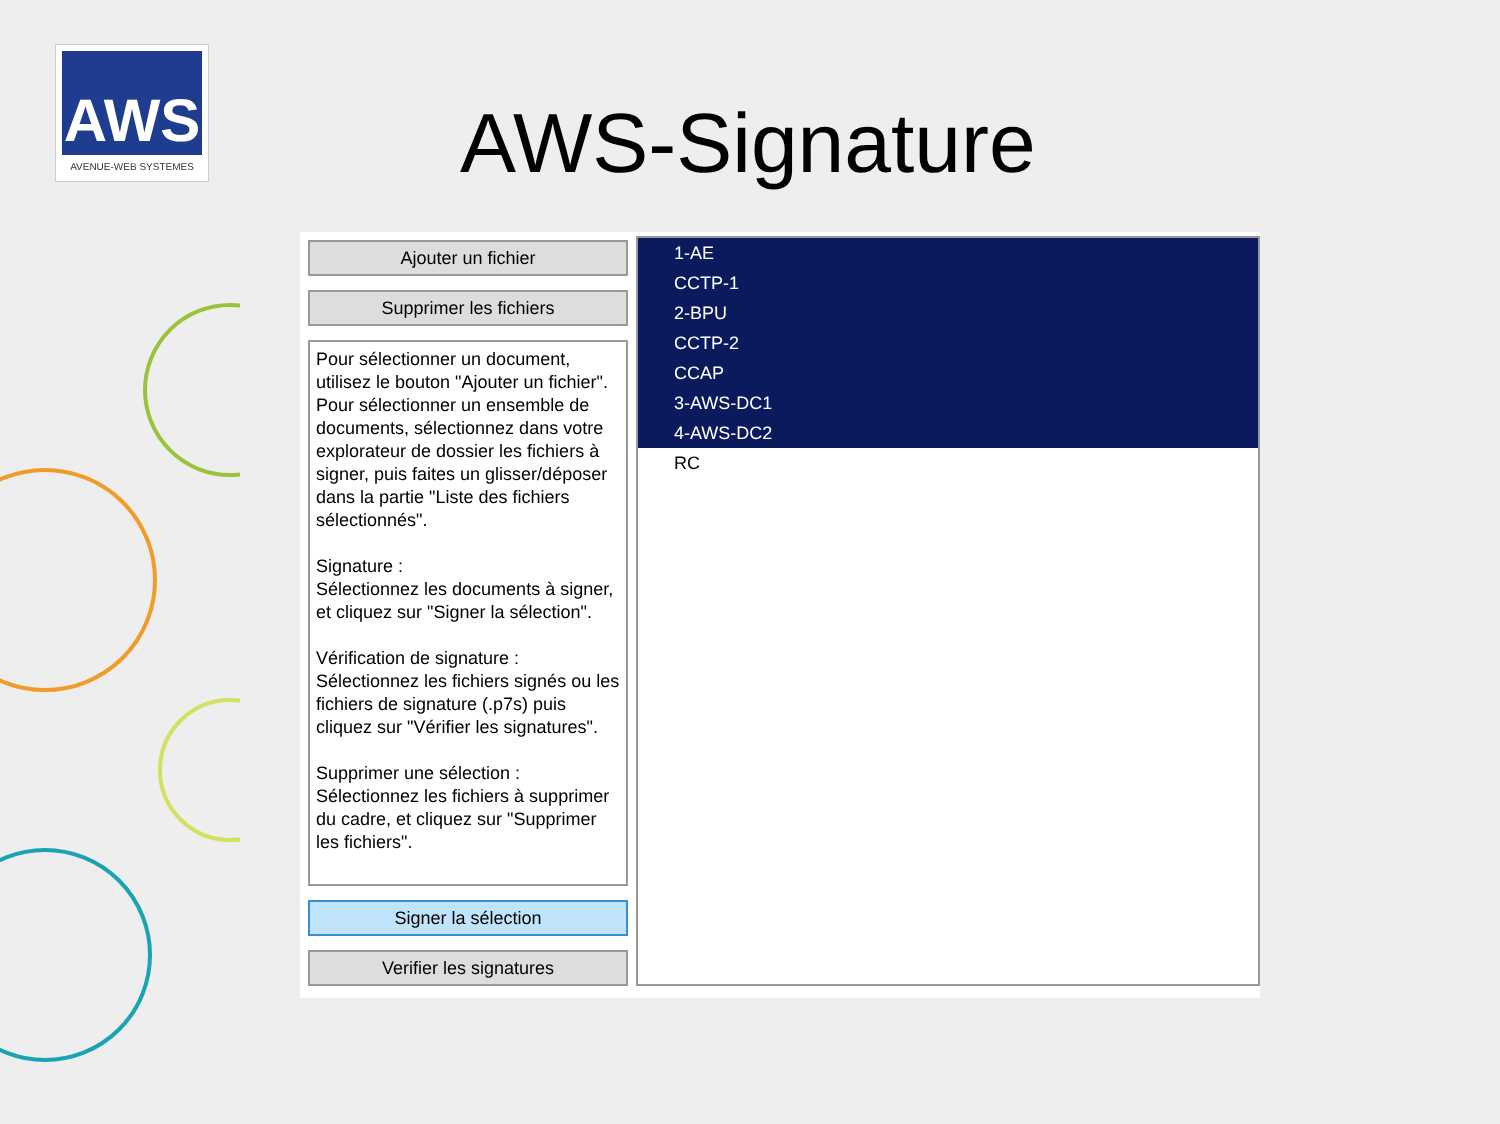AWS
AVENUE-WEB SYSTEMES
AWS-Signature
Ajouter un fichier
Supprimer les fichiers
Pour sélectionner un document, utilisez le bouton "Ajouter un fichier". Pour sélectionner un ensemble de documents, sélectionnez dans votre explorateur de dossier les fichiers à signer, puis faites un glisser/déposer dans la partie "Liste des fichiers sélectionnés".
Signature :
Sélectionnez les documents à signer, et cliquez sur "Signer la sélection".
Vérification de signature :
Sélectionnez les fichiers signés ou les fichiers de signature (.p7s) puis cliquez sur "Vérifier les signatures".
Supprimer une sélection :
Sélectionnez les fichiers à supprimer du cadre, et cliquez sur "Supprimer les fichiers".
Signer la sélection
Verifier les signatures
1-AE
CCTP-1
2-BPU
CCTP-2
CCAP
3-AWS-DC1
4-AWS-DC2
RC